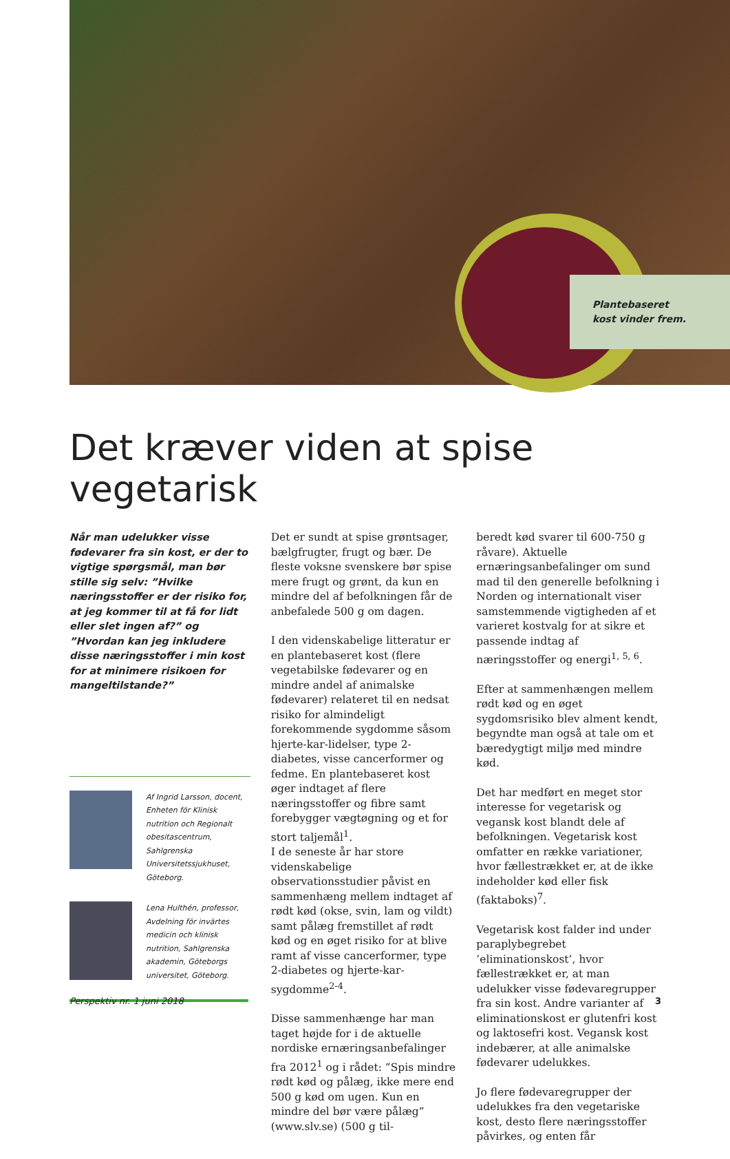Plantebaseret
kost vinder frem.
Det kræver viden at spise vegetarisk
Når man udelukker visse fødevarer fra sin kost, er der to vigtige spørgsmål, man bør stille sig selv: ”Hvilke næringsstoffer er der risiko for, at jeg kommer til at få for lidt eller slet ingen af?” og ”Hvordan kan jeg inkludere disse næringsstoffer i min kost for at minimere risikoen for mangeltilstande?”
Af Ingrid Larsson, docent, Enheten för Klinisk nutrition och Regionalt obesitascentrum, Sahlgrenska Universitetssjukhuset, Göteborg.
Lena Hulthén, professor, Avdelning för invärtes medicin och klinisk nutrition, Sahlgrenska akademin, Göteborgs universitet, Göteborg.
Det er sundt at spise grøntsager, bælgfrugter, frugt og bær. De fleste voksne svenskere bør spise mere frugt og grønt, da kun en mindre del af befolkningen får de anbefalede 500 g om dagen.
I den videnskabelige litteratur er en plantebaseret kost (flere vegetabilske fødevarer og en mindre andel af animalske fødevarer) relateret til en nedsat risiko for almindeligt forekommende sygdomme såsom hjerte-kar-lidelser, type 2-diabetes, visse cancerformer og fedme. En plantebaseret kost øger indtaget af flere næringsstoffer og fibre samt forebygger vægtøgning og et for stort taljemål<sup>1</sup>.
I de seneste år har store videnskabelige observationsstudier påvist en sammenhæng mellem indtaget af rødt kød (okse, svin, lam og vildt) samt pålæg fremstillet af rødt kød og en øget risiko for at blive ramt af visse cancerformer, type 2-diabetes og hjerte-kar-sygdomme<sup>2-4</sup>.
Disse sammenhænge har man taget højde for i de aktuelle nordiske ernæringsanbefalinger fra 2012<sup>1</sup> og i rådet: ”Spis mindre rødt kød og pålæg, ikke mere end 500 g kød om ugen. Kun en mindre del bør være pålæg” (www.slv.se) (500 g til-
beredt kød svarer til 600-750 g råvare). Aktuelle ernæringsanbefalinger om sund mad til den generelle befolkning i Norden og internationalt viser samstemmende vigtigheden af et varieret kostvalg for at sikre et passende indtag af næringsstoffer og energi<sup>1, 5, 6</sup>.
Efter at sammenhængen mellem rødt kød og en øget sygdomsrisiko blev alment kendt, begyndte man også at tale om et bæredygtigt miljø med mindre kød.
Det har medført en meget stor interesse for vegetarisk og vegansk kost blandt dele af befolkningen. Vegetarisk kost omfatter en række variationer, hvor fællestrækket er, at de ikke indeholder kød eller fisk (faktaboks)<sup>7</sup>.
Vegetarisk kost falder ind under paraplybegrebet ’eliminationskost’, hvor fællestrækket er, at man udelukker visse fødevaregrupper fra sin kost. Andre varianter af eliminationskost er glutenfri kost og laktosefri kost. Vegansk kost indebærer, at alle animalske fødevarer udelukkes.
Jo flere fødevaregrupper der udelukkes fra den vegetariske kost, desto flere næringsstoffer påvirkes, og enten får
Perspektiv nr. 1 juni 2018 3